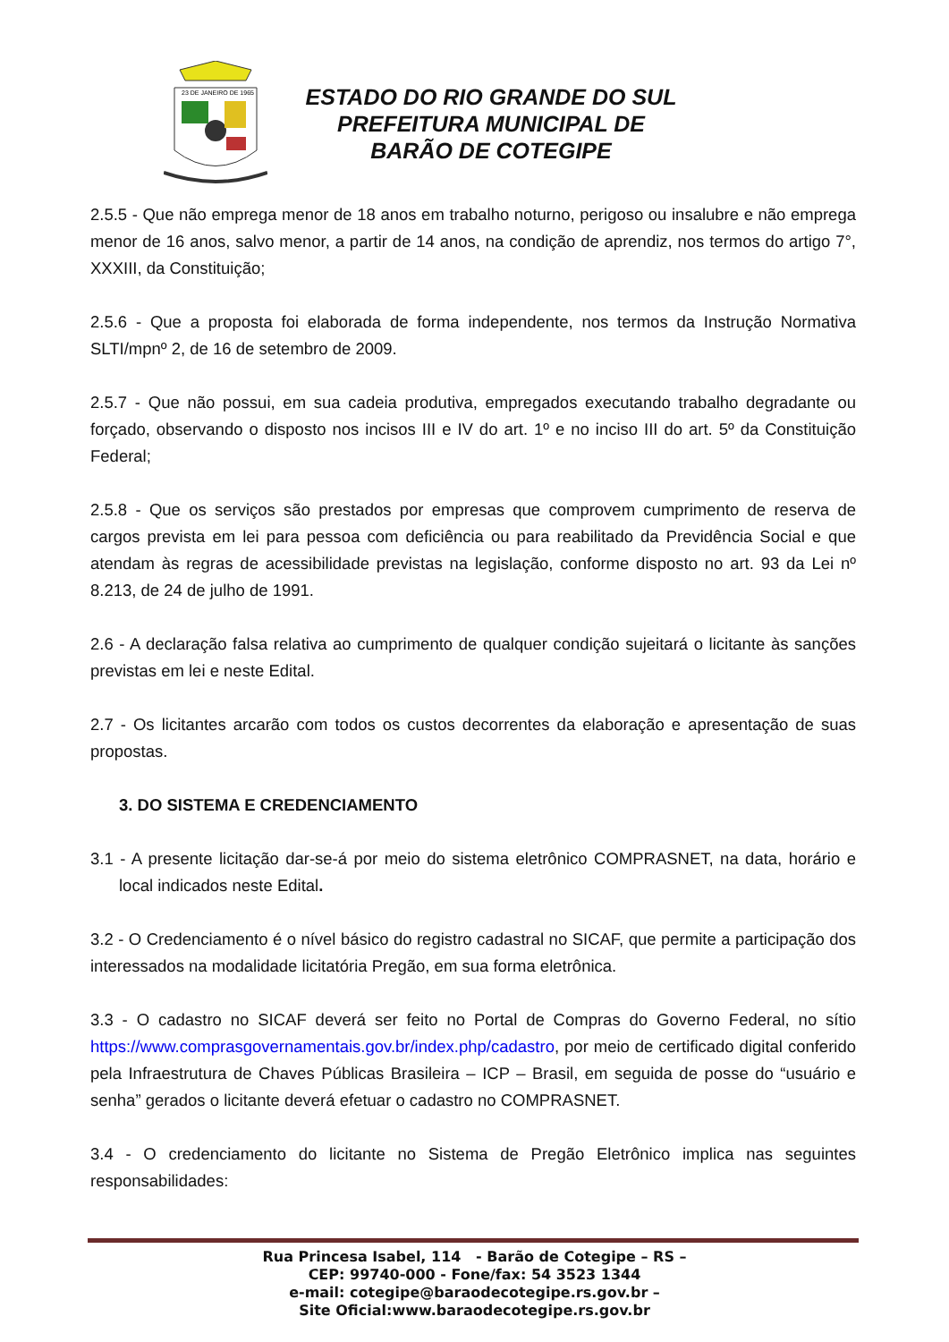23 DE JANEIRO DE 1965
ESTADO DO RIO GRANDE DO SUL
PREFEITURA MUNICIPAL DE
BARÃO DE COTEGIPE
2.5.5 - Que não emprega menor de 18 anos em trabalho noturno, perigoso ou insalubre e não emprega menor de 16 anos, salvo menor, a partir de 14 anos, na condição de aprendiz, nos termos do artigo 7°, XXXIII, da Constituição;
2.5.6 - Que a proposta foi elaborada de forma independente, nos termos da Instrução Normativa SLTI/mpnº 2, de 16 de setembro de 2009.
2.5.7 - Que não possui, em sua cadeia produtiva, empregados executando trabalho degradante ou forçado, observando o disposto nos incisos III e IV do art. 1º e no inciso III do art. 5º da Constituição Federal;
2.5.8 - Que os serviços são prestados por empresas que comprovem cumprimento de reserva de cargos prevista em lei para pessoa com deficiência ou para reabilitado da Previdência Social e que atendam às regras de acessibilidade previstas na legislação, conforme disposto no art. 93 da Lei nº 8.213, de 24 de julho de 1991.
2.6 - A declaração falsa relativa ao cumprimento de qualquer condição sujeitará o licitante às sanções previstas em lei e neste Edital.
2.7 - Os licitantes arcarão com todos os custos decorrentes da elaboração e apresentação de suas propostas.
3. DO SISTEMA E CREDENCIAMENTO
3.1 - A presente licitação dar-se-á por meio do sistema eletrônico COMPRASNET, na data, horário e local indicados neste Edital.
3.2 - O Credenciamento é o nível básico do registro cadastral no SICAF, que permite a participação dos interessados na modalidade licitatória Pregão, em sua forma eletrônica.
3.3 - O cadastro no SICAF deverá ser feito no Portal de Compras do Governo Federal, no sítio https://www.comprasgovernamentais.gov.br/index.php/cadastro, por meio de certificado digital conferido pela Infraestrutura de Chaves Públicas Brasileira – ICP – Brasil, em seguida de posse do “usuário e senha” gerados o licitante deverá efetuar o cadastro no COMPRASNET.
3.4 - O credenciamento do licitante no Sistema de Pregão Eletrônico implica nas seguintes responsabilidades:
Rua Princesa Isabel, 114 - Barão de Cotegipe – RS –
CEP: 99740-000 - Fone/fax: 54 3523 1344
e-mail: cotegipe@baraodecotegipe.rs.gov.br –
Site Oficial:www.baraodecotegipe.rs.gov.br